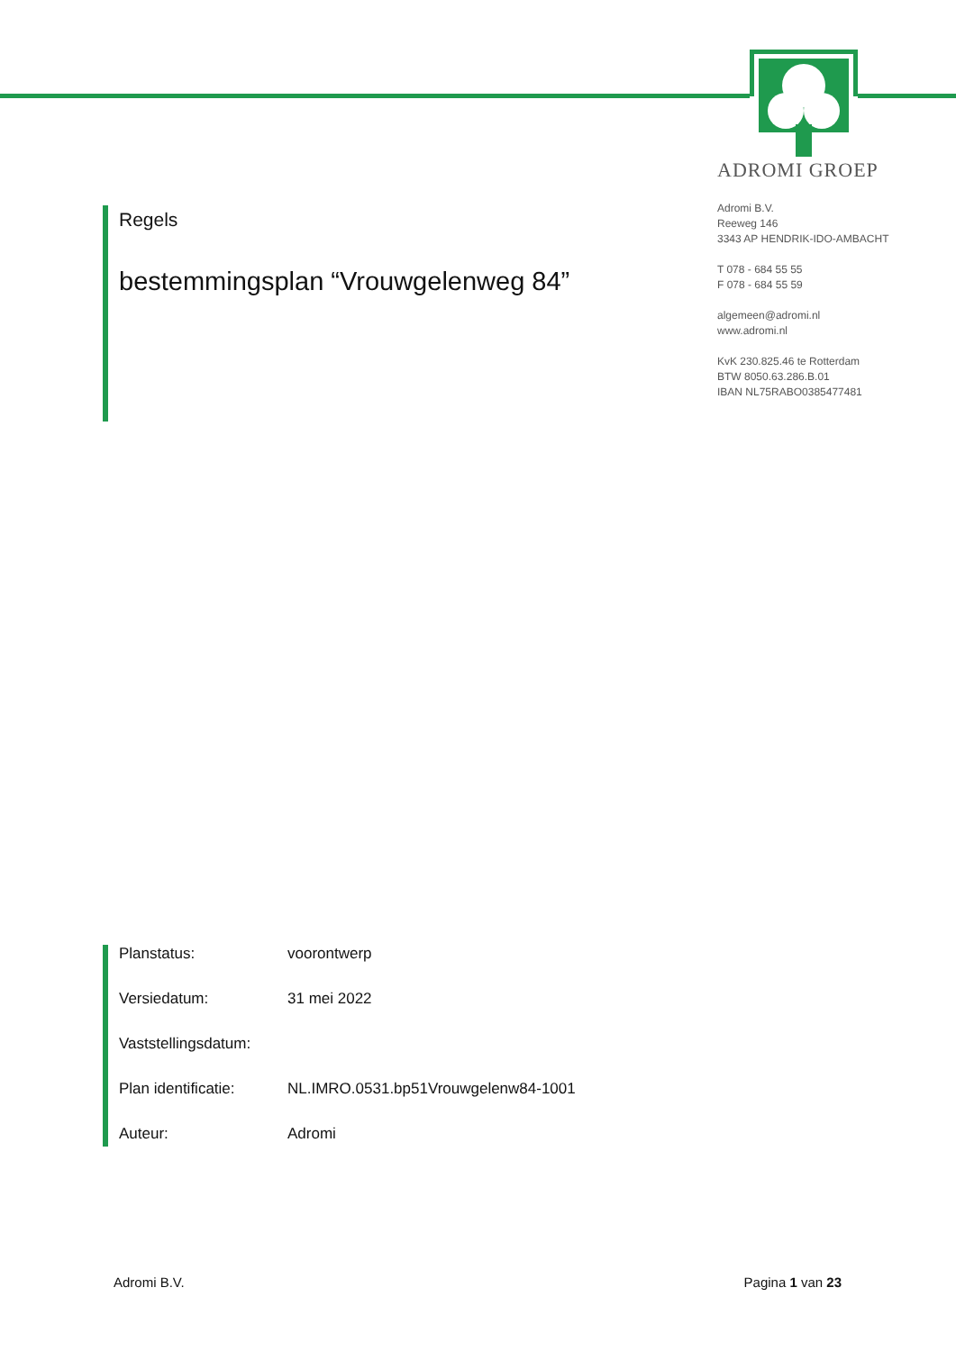ADROMI GROEP
Adromi B.V.
Reeweg 146
3343 AP HENDRIK-IDO-AMBACHT
T 078 - 684 55 55
F 078 - 684 55 59
algemeen@adromi.nl
www.adromi.nl
KvK 230.825.46 te Rotterdam
BTW 8050.63.286.B.01
IBAN NL75RABO0385477481
Regels
bestemmingsplan “Vrouwgelenweg 84”
Planstatus: voorontwerp
Versiedatum: 31 mei 2022
Vaststellingsdatum:
Plan identificatie: NL.IMRO.0531.bp51Vrouwgelenw84-1001
Auteur: Adromi
Adromi B.V. Pagina 1 van 23